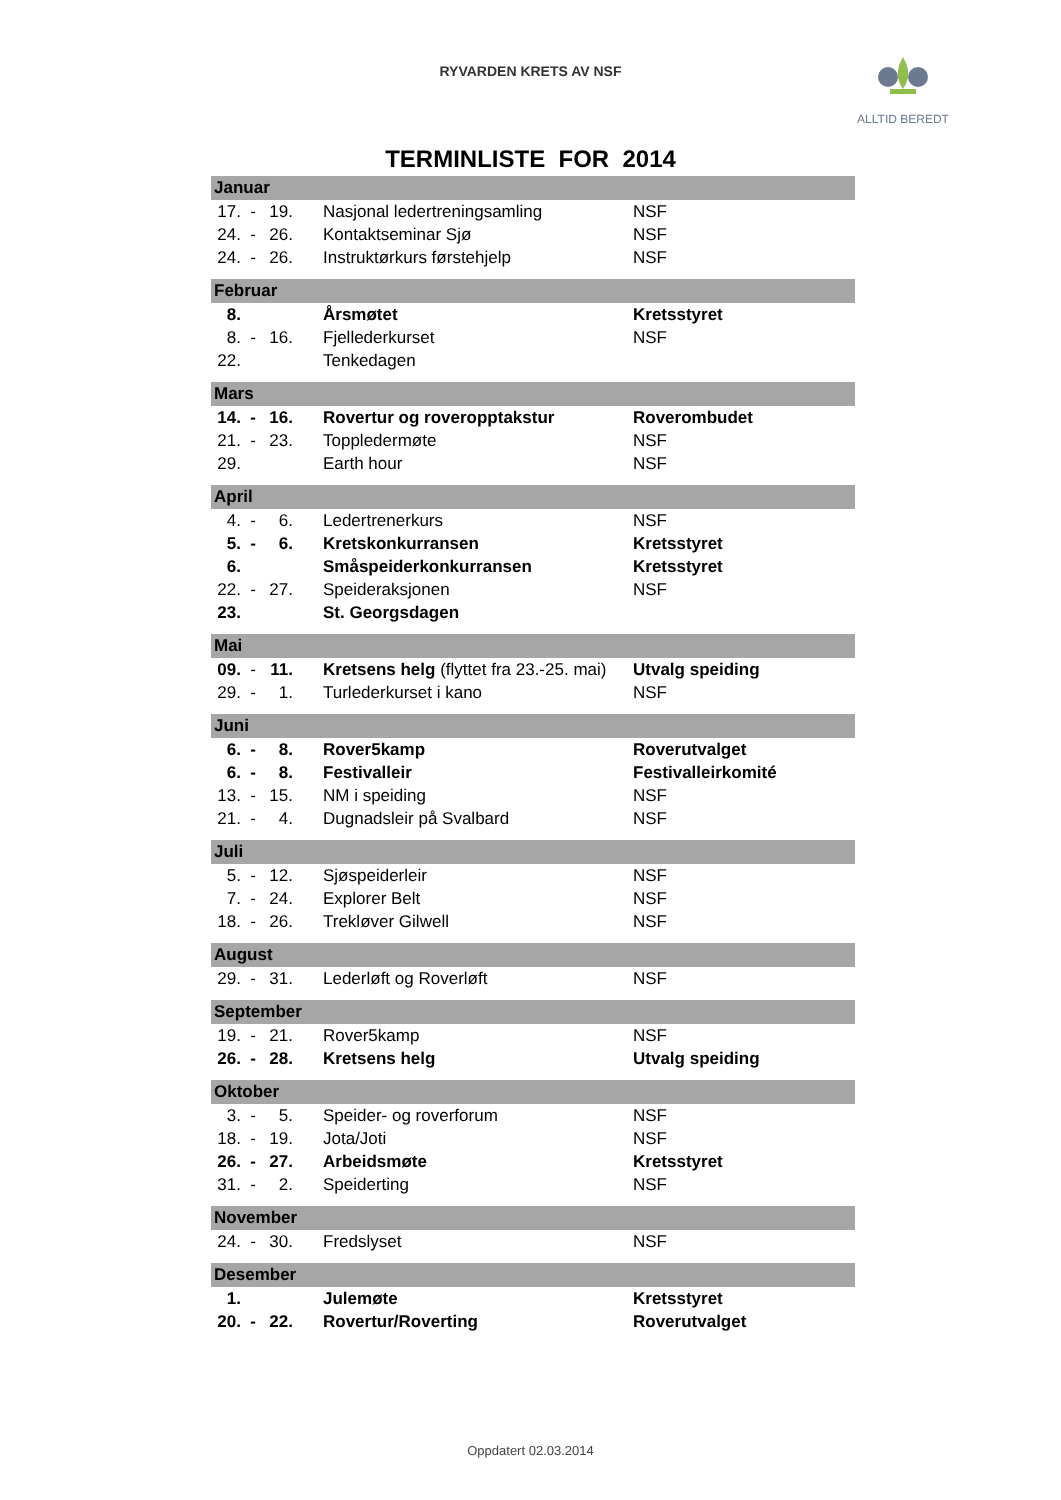RYVARDEN KRETS AV NSF
ALLTID BEREDT
TERMINLISTE FOR 2014
| Januar | | | | |
| --- | --- | --- | --- | --- |
| 17. | - | 19. | Nasjonal ledertreningsamling | NSF |
| 24. | - | 26. | Kontaktseminar Sjø | NSF |
| 24. | - | 26. | Instruktørkurs førstehjelp | NSF |
| Februar | | | | |
| 8. | | | Årsmøtet | Kretsstyret |
| 8. | - | 16. | Fjellederkurset | NSF |
| 22. | | | Tenkedagen | |
| Mars | | | | |
| 14. | - | 16. | Rovertur og roveropptakstur | Roverombudet |
| 21. | - | 23. | Toppledermøte | NSF |
| 29. | | | Earth hour | NSF |
| April | | | | |
| 4. | - | 6. | Ledertrenerkurs | NSF |
| 5. | - | 6. | Kretskonkurransen | Kretsstyret |
| 6. | | | Småspeiderkonkurransen | Kretsstyret |
| 22. | - | 27. | Speideraksjonen | NSF |
| 23. | | | St. Georgsdagen | |
| Mai | | | | |
| 09. | - | 11. | Kretsens helg (flyttet fra 23.-25. mai) | Utvalg speiding |
| 29. | - | 1. | Turlederkurset i kano | NSF |
| Juni | | | | |
| 6. | - | 8. | Rover5kamp | Roverutvalget |
| 6. | - | 8. | Festivalleir | Festivalleirkomité |
| 13. | - | 15. | NM i speiding | NSF |
| 21. | - | 4. | Dugnadsleir på Svalbard | NSF |
| Juli | | | | |
| 5. | - | 12. | Sjøspeiderleir | NSF |
| 7. | - | 24. | Explorer Belt | NSF |
| 18. | - | 26. | Trekløver Gilwell | NSF |
| August | | | | |
| 29. | - | 31. | Lederløft og Roverløft | NSF |
| September | | | | |
| 19. | - | 21. | Rover5kamp | NSF |
| 26. | - | 28. | Kretsens helg | Utvalg speiding |
| Oktober | | | | |
| 3. | - | 5. | Speider- og roverforum | NSF |
| 18. | - | 19. | Jota/Joti | NSF |
| 26. | - | 27. | Arbeidsmøte | Kretsstyret |
| 31. | - | 2. | Speiderting | NSF |
| November | | | | |
| 24. | - | 30. | Fredslyset | NSF |
| Desember | | | | |
| 1. | | | Julemøte | Kretsstyret |
| 20. | - | 22. | Rovertur/Roverting | Roverutvalget |
Oppdatert 02.03.2014